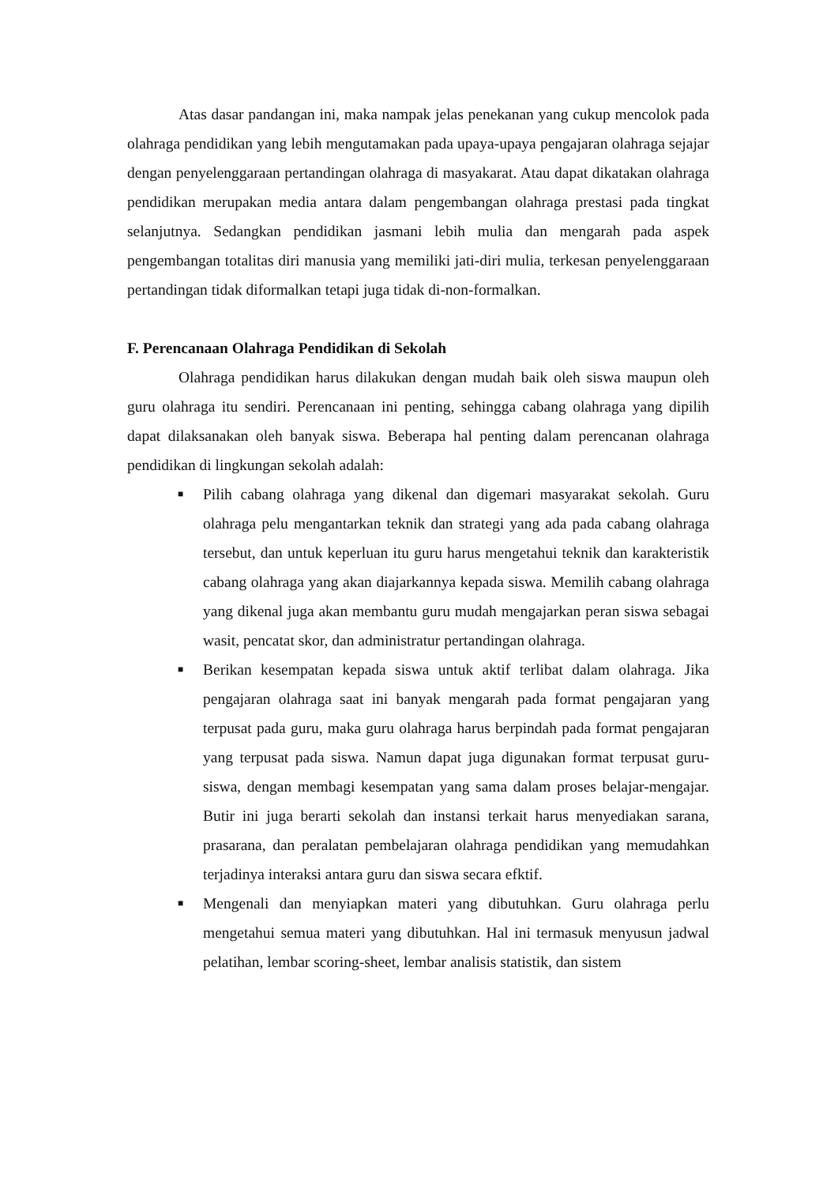Atas dasar pandangan ini, maka nampak jelas penekanan yang cukup mencolok pada olahraga pendidikan yang lebih mengutamakan pada upaya-upaya pengajaran olahraga sejajar dengan penyelenggaraan pertandingan olahraga di masyakarat. Atau dapat dikatakan olahraga pendidikan merupakan media antara dalam pengembangan olahraga prestasi pada tingkat selanjutnya. Sedangkan pendidikan jasmani lebih mulia dan mengarah pada aspek pengembangan totalitas diri manusia yang memiliki jati-diri mulia, terkesan penyelenggaraan pertandingan tidak diformalkan tetapi juga tidak di-non-formalkan.
F. Perencanaan Olahraga Pendidikan di Sekolah
Olahraga pendidikan harus dilakukan dengan mudah baik oleh siswa maupun oleh guru olahraga itu sendiri. Perencanaan ini penting, sehingga cabang olahraga yang dipilih dapat dilaksanakan oleh banyak siswa. Beberapa hal penting dalam perencanan olahraga pendidikan di lingkungan sekolah adalah:
■ Pilih cabang olahraga yang dikenal dan digemari masyarakat sekolah. Guru olahraga pelu mengantarkan teknik dan strategi yang ada pada cabang olahraga tersebut, dan untuk keperluan itu guru harus mengetahui teknik dan karakteristik cabang olahraga yang akan diajarkannya kepada siswa. Memilih cabang olahraga yang dikenal juga akan membantu guru mudah mengajarkan peran siswa sebagai wasit, pencatat skor, dan administratur pertandingan olahraga.
■ Berikan kesempatan kepada siswa untuk aktif terlibat dalam olahraga. Jika pengajaran olahraga saat ini banyak mengarah pada format pengajaran yang terpusat pada guru, maka guru olahraga harus berpindah pada format pengajaran yang terpusat pada siswa. Namun dapat juga digunakan format terpusat guru-siswa, dengan membagi kesempatan yang sama dalam proses belajar-mengajar. Butir ini juga berarti sekolah dan instansi terkait harus menyediakan sarana, prasarana, dan peralatan pembelajaran olahraga pendidikan yang memudahkan terjadinya interaksi antara guru dan siswa secara efktif.
■ Mengenali dan menyiapkan materi yang dibutuhkan. Guru olahraga perlu mengetahui semua materi yang dibutuhkan. Hal ini termasuk menyusun jadwal pelatihan, lembar scoring-sheet, lembar analisis statistik, dan sistem